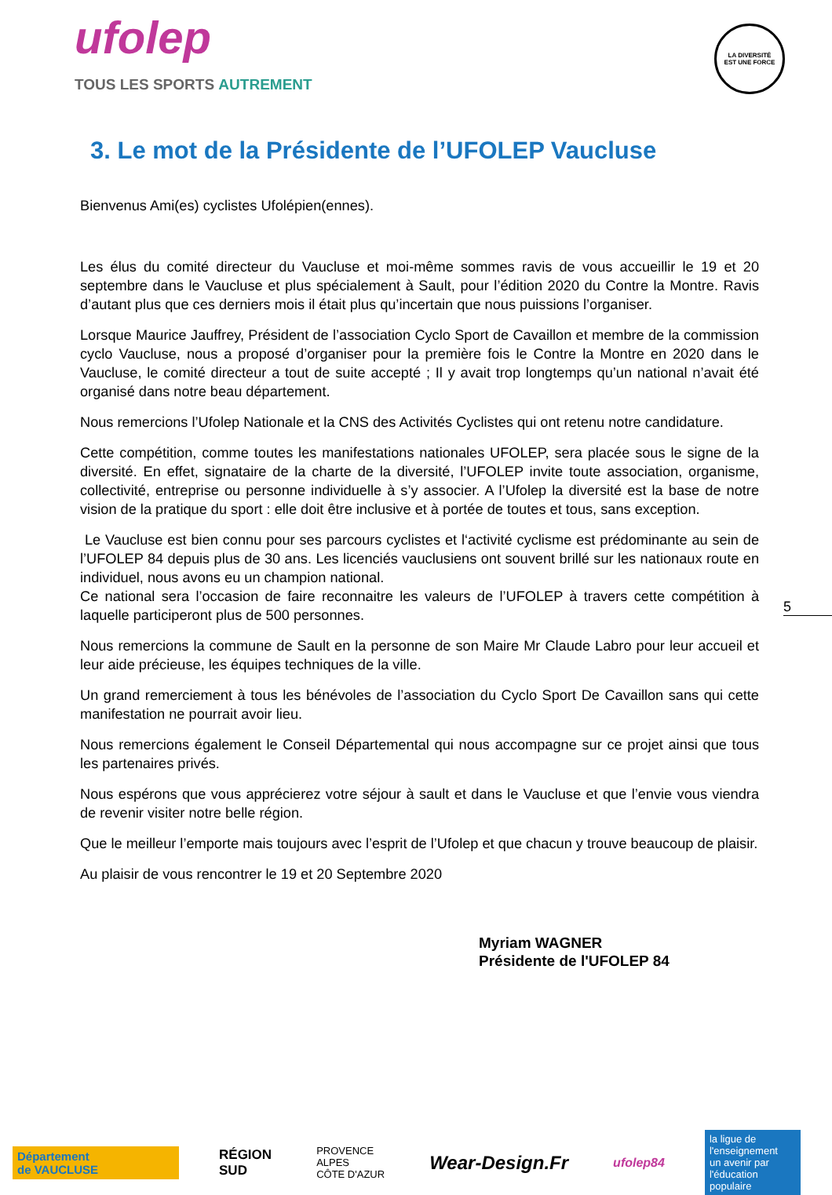ufolep
TOUS LES SPORTS AUTREMENT
LA DIVERSITÉ
EST UNE FORCE
3. Le mot de la Présidente de l’UFOLEP Vaucluse
Bienvenus Ami(es) cyclistes Ufolépien(ennes).
Les élus du comité directeur du Vaucluse et moi-même sommes ravis de vous accueillir le 19 et 20 septembre dans le Vaucluse et plus spécialement à Sault, pour l’édition 2020 du Contre la Montre. Ravis d’autant plus que ces derniers mois il était plus qu’incertain que nous puissions l’organiser.
Lorsque Maurice Jauffrey, Président de l’association Cyclo Sport de Cavaillon et membre de la commission cyclo Vaucluse, nous a proposé d’organiser pour la première fois le Contre la Montre en 2020 dans le Vaucluse, le comité directeur a tout de suite accepté ; Il y avait trop longtemps qu’un national n’avait été organisé dans notre beau département.
Nous remercions l’Ufolep Nationale et la CNS des Activités Cyclistes qui ont retenu notre candidature.
Cette compétition, comme toutes les manifestations nationales UFOLEP, sera placée sous le signe de la diversité. En effet, signataire de la charte de la diversité, l’UFOLEP invite toute association, organisme, collectivité, entreprise ou personne individuelle à s’y associer. A l’Ufolep la diversité est la base de notre vision de la pratique du sport : elle doit être inclusive et à portée de toutes et tous, sans exception.
Le Vaucluse est bien connu pour ses parcours cyclistes et l‘activité cyclisme est prédominante au sein de l’UFOLEP 84 depuis plus de 30 ans. Les licenciés vauclusiens ont souvent brillé sur les nationaux route en individuel, nous avons eu un champion national.
Ce national sera l’occasion de faire reconnaitre les valeurs de l’UFOLEP à travers cette compétition à laquelle participeront plus de 500 personnes.
Nous remercions la commune de Sault en la personne de son Maire Mr Claude Labro pour leur accueil et leur aide précieuse, les équipes techniques de la ville.
Un grand remerciement à tous les bénévoles de l’association du Cyclo Sport De Cavaillon sans qui cette manifestation ne pourrait avoir lieu.
Nous remercions également le Conseil Départemental qui nous accompagne sur ce projet ainsi que tous les partenaires privés.
Nous espérons que vous apprécierez votre séjour à sault et dans le Vaucluse et que l’envie vous viendra de revenir visiter notre belle région.
Que le meilleur l’emporte mais toujours avec l’esprit de l’Ufolep et que chacun y trouve beaucoup de plaisir.
Au plaisir de vous rencontrer le 19 et 20 Septembre 2020
5
Myriam WAGNER
Présidente de l'UFOLEP 84
Département
de VAUCLUSE
RÉGION
SUD
PROVENCE
ALPES
CÔTE D'AZUR
Wear-Design.Fr
ufolep84
la ligue de l'enseignement
un avenir par l'éducation populaire